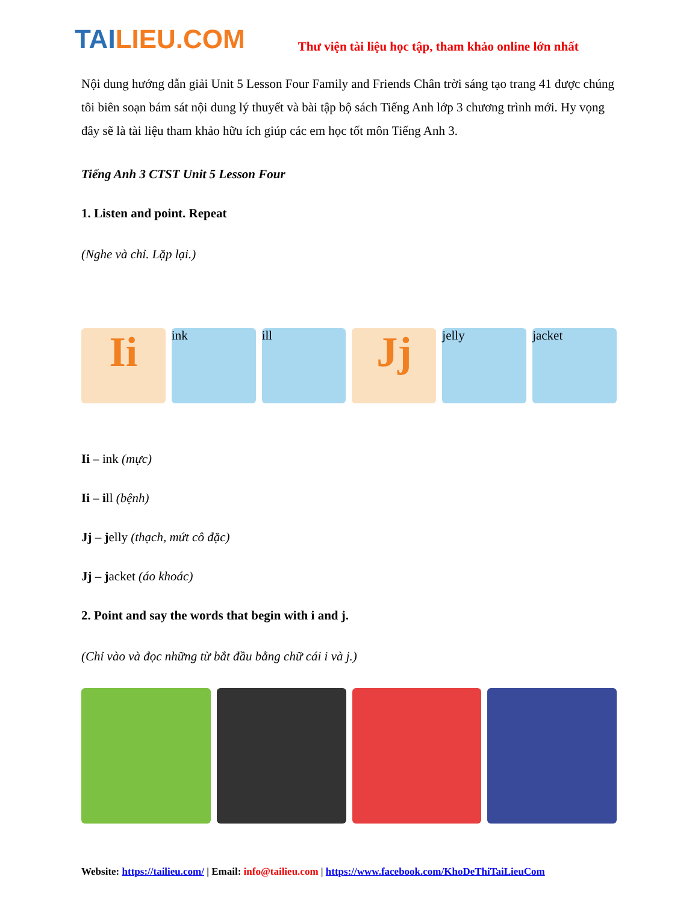TAILIEU.COM
Thư viện tài liệu học tập, tham khảo online lớn nhất
Nội dung hướng dẫn giải Unit 5 Lesson Four Family and Friends Chân trời sáng tạo trang 41 được chúng tôi biên soạn bám sát nội dung lý thuyết và bài tập bộ sách Tiếng Anh lớp 3 chương trình mới. Hy vọng đây sẽ là tài liệu tham khảo hữu ích giúp các em học tốt môn Tiếng Anh 3.
Tiếng Anh 3 CTST Unit 5 Lesson Four
1. Listen and point. Repeat
(Nghe và chỉ. Lặp lại.)
Ii
ink ill
Jj
jelly jacket
Ii – ink (mực)
Ii – ill (bệnh)
Jj – jelly (thạch, mứt cô đặc)
Jj – jacket (áo khoác)
2. Point and say the words that begin with i and j.
(Chỉ vào và đọc những từ bắt đầu bằng chữ cái i và j.)
Website: https://tailieu.com/ | Email: info@tailieu.com | https://www.facebook.com/KhoDeThiTaiLieuCom